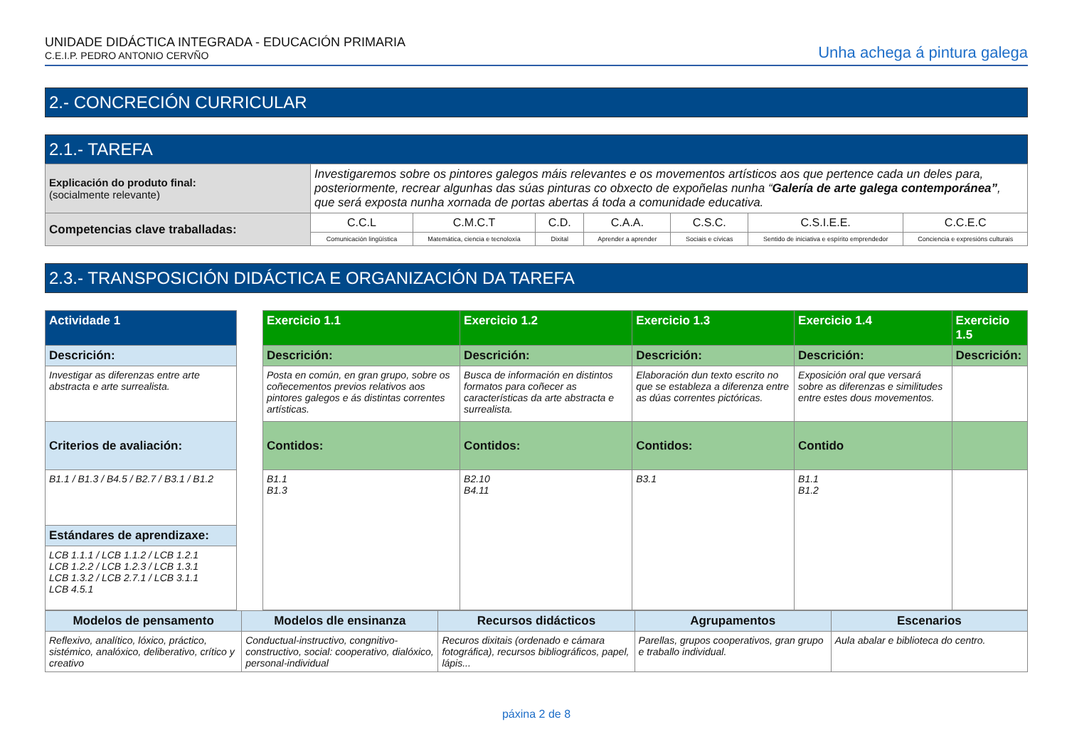UNIDADE DIDÁCTICA INTEGRADA - EDUCACIÓN PRIMARIA
C.E.I.P. PEDRO ANTONIO CERVÑO
Unha achega á pintura galega
2.- CONCRECIÓN CURRICULAR
2.1.- TAREFA
| Explicación do produto final: (socialmente relevante) | Investigaremos sobre os pintores galegos máis relevantes e os movementos artísticos aos que pertence cada un deles para, posteriormente, recrear algunhas das súas pinturas co obxecto de expoñelas nunha “ Galería de arte galega contemporánea” , que será exposta nunha xornada de portas abertas á toda a comunidade educativa. | | | | | | |
| Competencias clave traballadas: | C.C.L | C.M.C.T | C.D. | C.A.A. | C.S.C. | C.S.I.E.E. | C.C.E.C |
| | Comunicación lingüística | Matemática, ciencia e tecnoloxía | Dixital | Aprender a aprender | Sociais e cívicas | Sentido de iniciativa e espírito emprendedor | Conciencia e expresións culturais |
2.3.- TRANSPOSICIÓN DIDÁCTICA E ORGANIZACIÓN DA TAREFA
| Actividade 1 | | Exercicio 1.1 | Exercicio 1.2 | Exercicio 1.3 | Exercicio 1.4 | Exercicio 1.5 |
| Descrición: | | Descrición: | Descrición: | Descrición: | Descrición: | Descrición: |
| Investigar as diferenzas entre arte abstracta e arte surrealista. | | Posta en común, en gran grupo, sobre os coñecementos previos relativos aos pintores galegos e ás distintas correntes artísticas. | Busca de información en distintos formatos para coñecer as características da arte abstracta e surrealista. | Elaboración dun texto escrito no que se estableza a diferenza entre as dúas correntes pictóricas. | Exposición oral que versará sobre as diferenzas e similitudes entre estes dous movementos. | |
| Criterios de avaliación: | | Contidos: | Contidos: | Contidos: | Contido | |
| B1.1 / B1.3 / B4.5 / B2.7 / B3.1 / B1.2 | | B1.1 B1.3 | B2.10 B4.11 | B3.1 | B1.1 B1.2 | |
| Estándares de aprendizaxe: | | | | | | |
| LCB 1.1.1 / LCB 1.1.2 / LCB 1.2.1 LCB 1.2.2 / LCB 1.2.3 / LCB 1.3.1 LCB 1.3.2 / LCB 2.7.1 / LCB 3.1.1 LCB 4.5.1 | | | | | | |
| Modelos de pensamento | Modelos dle ensinanza | Recursos didácticos | Agrupamentos | Escenarios |
| --- | --- | --- | --- | --- |
| Reflexivo, analítico, lóxico, práctico, sistémico, analóxico, deliberativo, crítico y creativo | Conductual-instructivo, congnitivo-constructivo, social: cooperativo, dialóxico, personal-individual | Recuros dixitais (ordenado e cámara fotográfica), recursos bibliográficos, papel, lápis... | Parellas, grupos cooperativos, gran grupo e traballo individual. | Aula abalar e biblioteca do centro. |
páxina 2 de 8